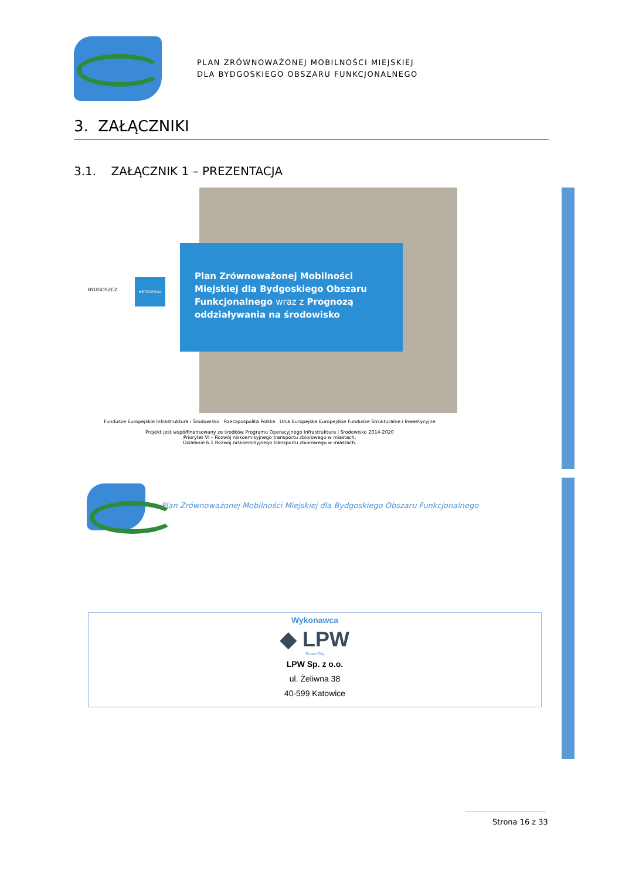PLAN ZRÓWNOWAŻONEJ MOBILNOŚCI MIEJSKIEJ
DLA BYDGOSKIEGO OBSZARU FUNKCJONALNEGO
3. ZAŁĄCZNIKI
3.1. ZAŁĄCZNIK 1 – PREZENTACJA
BYDGOSZCZ
METROPOLIA
Plan Zrównoważonej Mobilności Miejskiej dla Bydgoskiego Obszaru Funkcjonalnego wraz z Prognozą oddziaływania na środowisko
Fundusze Europejskie Infrastruktura i Środowisko Rzeczpospolita Polska Unia Europejska Europejskie Fundusze Strukturalne i Inwestycyjne
Projekt jest współfinansowany ze środków Programu Operacyjnego Infrastruktura i Środowisko 2014-2020
Priorytet VI – Rozwój niskoemisyjnego transportu zbiorowego w miastach,
Działanie 6.1 Rozwój niskoemisyjnego transportu zbiorowego w miastach.
Plan Zrównoważonej Mobilności Miejskiej dla Bydgoskiego Obszaru Funkcjonalnego
Wykonawca
◆ LPW
Smart City
LPW Sp. z o.o.
ul. Żeliwna 38
40-599 Katowice
Strona 16 z 33